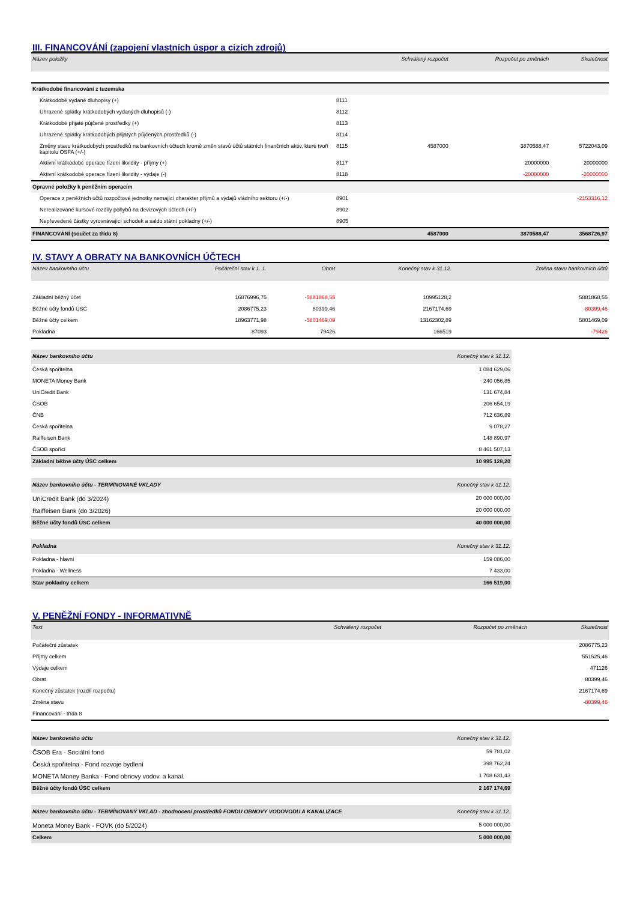III. FINANCOVÁNÍ (zapojení vlastních úspor a cizích zdrojů)
| Název položky | | Schválený rozpočet | Rozpočet po změnách | Skutečnost |
| --- | --- | --- | --- | --- |
| Krátkodobé financování z tuzemska | | | | |
| Krátkodobé vydané dluhopisy (+) | 8111 | | | |
| Uhrazené splátky krátkodobých vydaných dluhopisů (-) | 8112 | | | |
| Krátkodobé přijaté půjčené prostředky (+) | 8113 | | | |
| Uhrazené splátky krátkodobých přijatých půjčených prostředků (-) | 8114 | | | |
| Změny stavu krátkodobých prostředků na bankovních účtech kromě změn stavů účtů státních finančních aktiv, které tvoří kapitolu OSFA (+/-) | 8115 | 4587000 | 3870588,47 | 5722043,09 |
| Aktivní krátkodobé operace řízení likvidity - příjmy (+) | 8117 | | 20000000 | 20000000 |
| Aktivní krátkodobé operace řízení likvidity - výdaje (-) | 8118 | | -20000000 | -20000000 |
| Opravné položky k peněžním operacím | | | | |
| Operace z peněžních účtů rozpočtové jednotky nemající charakter příjmů a výdajů vládního sektoru (+/-) | 8901 | | | -2153316,12 |
| Nerealizované kursové rozdíly pohybů na devizových účtech (+/-) | 8902 | | | |
| Nepřevedené částky vyrovnávající schodek a saldo státní pokladny (+/-) | 8905 | | | |
| FINANCOVÁNÍ (součet za třídu 8) | | 4587000 | 3870588,47 | 3568726,97 |
IV. STAVY A OBRATY NA BANKOVNÍCH ÚČTECH
| Název bankovního účtu | Počáteční stav k 1. 1. | Obrat | Konečný stav k 31.12. | Změna stavu bankovních účtů |
| --- | --- | --- | --- | --- |
| Základní běžný účet | 16876996,75 | -5881868,55 | 10995128,2 | 5881868,55 |
| Běžné účty fondů ÚSC | 2086775,23 | 80399,46 | 2167174,69 | -80399,46 |
| Běžné účty celkem | 18963771,98 | -5801469,09 | 13162302,89 | 5801469,09 |
| Pokladna | 87093 | 79426 | 166519 | -79426 |
| Název bankovního účtu | Konečný stav k 31.12. |
| --- | --- |
| Česká spořitelna | 1 084 629,06 |
| MONETA Money Bank | 240 056,85 |
| UniCredit Bank | 131 674,84 |
| ČSOB | 206 654,19 |
| ČNB | 712 636,89 |
| Česká spořitelna | 9 078,27 |
| Raiffeisen Bank | 148 890,97 |
| ČSOB spořící | 8 461 507,13 |
| Základní běžné účty ÚSC celkem | 10 995 128,20 |
| Název bankovního účtu - TERMÍNOVANÉ VKLADY | Konečný stav k 31.12. |
| --- | --- |
| UniCredit Bank (do 3/2024) | 20 000 000,00 |
| Raiffeisen Bank (do 3/2026) | 20 000 000,00 |
| Běžné účty fondů ÚSC celkem | 40 000 000,00 |
| Pokladna | Konečný stav k 31.12. |
| --- | --- |
| Pokladna - hlavní | 159 086,00 |
| Pokladna - Wellness | 7 433,00 |
| Stav pokladny celkem | 166 519,00 |
V. PENĚŽNÍ FONDY - INFORMATIVNĚ
| Text | Schválený rozpočet | Rozpočet po změnách | Skutečnost |
| --- | --- | --- | --- |
| Počáteční zůstatek | | | 2086775,23 |
| Příjmy celkem | | | 551525,46 |
| Výdaje celkem | | | 471126 |
| Obrat | | | 80399,46 |
| Konečný zůstatek (rozdíl rozpočtu) | | | 2167174,69 |
| Změna stavu | | | -80399,46 |
| Financování - třída 8 | | | |
| Název bankovního účtu | Konečný stav k 31.12. |
| --- | --- |
| ČSOB Era - Sociální fond | 59 781,02 |
| Česká spořitelna - Fond rozvoje bydlení | 398 762,24 |
| MONETA Money Banka - Fond obnovy vodov. a kanal. | 1 708 631,43 |
| Běžné účty fondů ÚSC celkem | 2 167 174,69 |
| Název bankovního účtu - TERMÍNOVANÝ VKLAD - zhodnocení prostředků FONDU OBNOVY VODOVODU A KANALIZACE | Konečný stav k 31.12. |
| --- | --- |
| Moneta Money Bank - FOVK (do 5/2024) | 5 000 000,00 |
| Celkem | 5 000 000,00 |